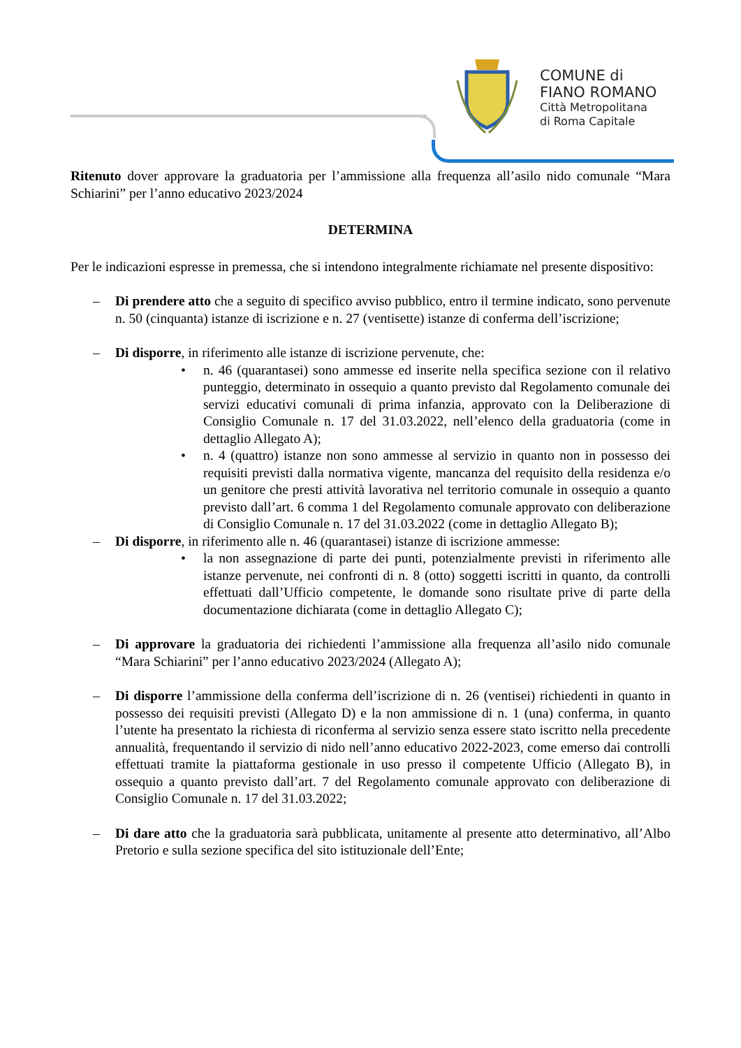COMUNE di
FIANO ROMANO
Città Metropolitana
di Roma Capitale
Ritenuto dover approvare la graduatoria per l’ammissione alla frequenza all’asilo nido comunale “Mara Schiarini” per l’anno educativo 2023/2024
DETERMINA
Per le indicazioni espresse in premessa, che si intendono integralmente richiamate nel presente dispositivo:
– Di prendere atto che a seguito di specifico avviso pubblico, entro il termine indicato, sono pervenute n. 50 (cinquanta) istanze di iscrizione e n. 27 (ventisette) istanze di conferma dell’iscrizione;
– Di disporre, in riferimento alle istanze di iscrizione pervenute, che:
• n. 46 (quarantasei) sono ammesse ed inserite nella specifica sezione con il relativo punteggio, determinato in ossequio a quanto previsto dal Regolamento comunale dei servizi educativi comunali di prima infanzia, approvato con la Deliberazione di Consiglio Comunale n. 17 del 31.03.2022, nell’elenco della graduatoria (come in dettaglio Allegato A);
• n. 4 (quattro) istanze non sono ammesse al servizio in quanto non in possesso dei requisiti previsti dalla normativa vigente, mancanza del requisito della residenza e/o un genitore che presti attività lavorativa nel territorio comunale in ossequio a quanto previsto dall’art. 6 comma 1 del Regolamento comunale approvato con deliberazione di Consiglio Comunale n. 17 del 31.03.2022 (come in dettaglio Allegato B);
– Di disporre, in riferimento alle n. 46 (quarantasei) istanze di iscrizione ammesse:
• la non assegnazione di parte dei punti, potenzialmente previsti in riferimento alle istanze pervenute, nei confronti di n. 8 (otto) soggetti iscritti in quanto, da controlli effettuati dall’Ufficio competente, le domande sono risultate prive di parte della documentazione dichiarata (come in dettaglio Allegato C);
– Di approvare la graduatoria dei richiedenti l’ammissione alla frequenza all’asilo nido comunale “Mara Schiarini” per l’anno educativo 2023/2024 (Allegato A);
– Di disporre l’ammissione della conferma dell’iscrizione di n. 26 (ventisei) richiedenti in quanto in possesso dei requisiti previsti (Allegato D) e la non ammissione di n. 1 (una) conferma, in quanto l’utente ha presentato la richiesta di riconferma al servizio senza essere stato iscritto nella precedente annualità, frequentando il servizio di nido nell’anno educativo 2022-2023, come emerso dai controlli effettuati tramite la piattaforma gestionale in uso presso il competente Ufficio (Allegato B), in ossequio a quanto previsto dall’art. 7 del Regolamento comunale approvato con deliberazione di Consiglio Comunale n. 17 del 31.03.2022;
– Di dare atto che la graduatoria sarà pubblicata, unitamente al presente atto determinativo, all’Albo Pretorio e sulla sezione specifica del sito istituzionale dell’Ente;